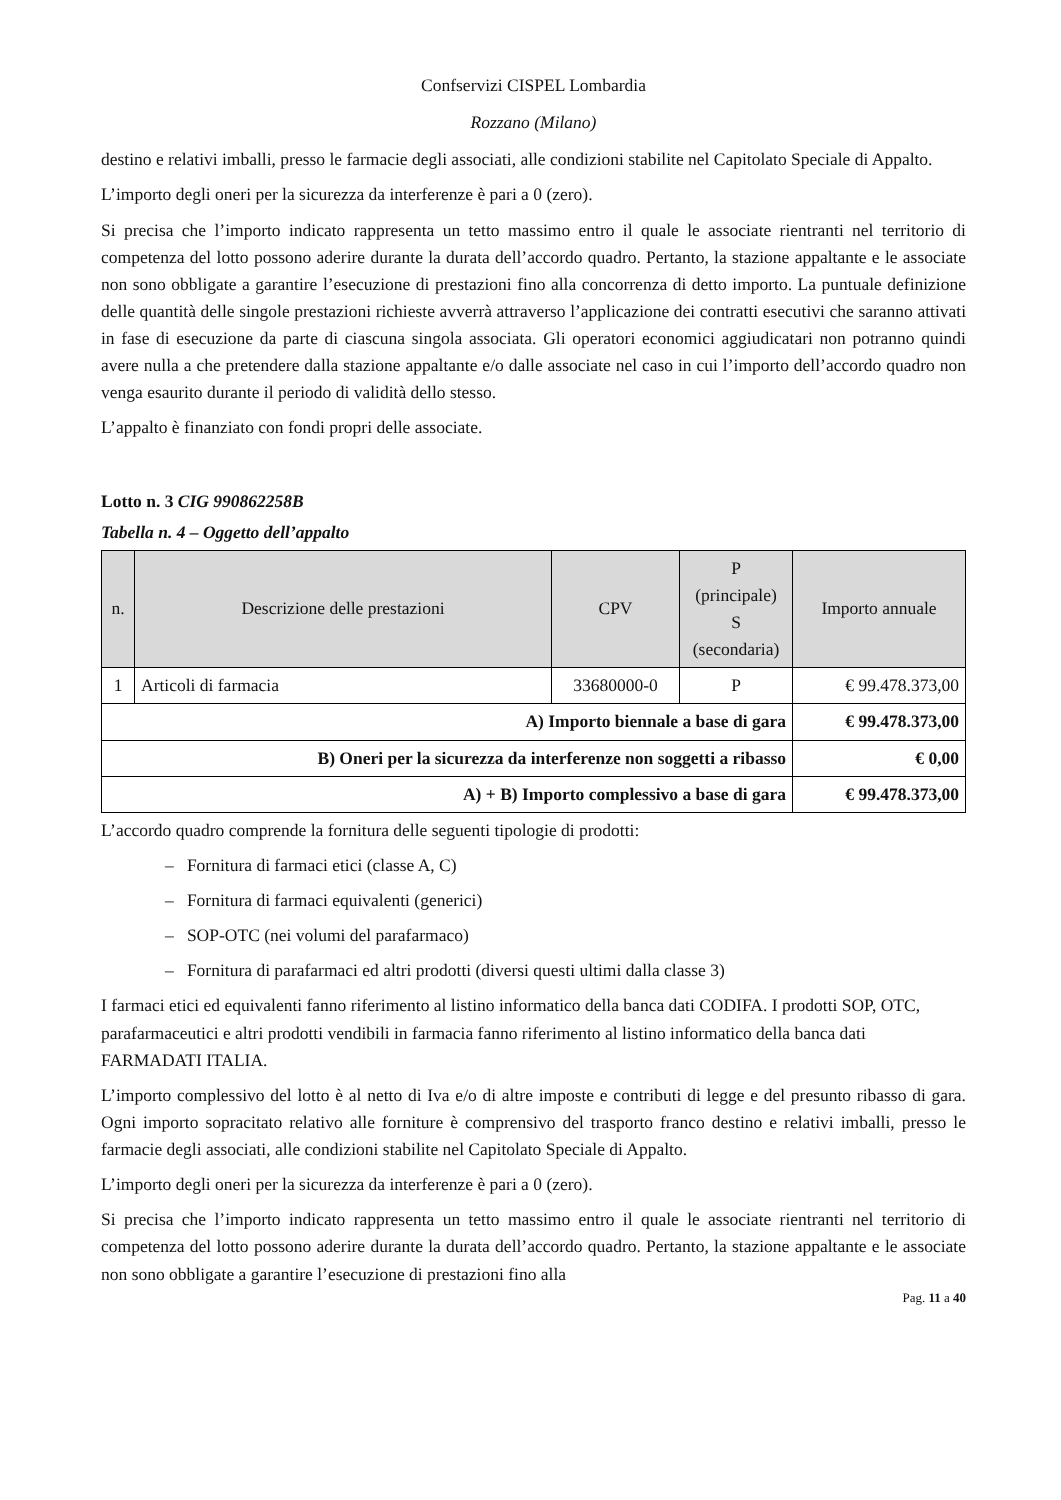Confservizi CISPEL Lombardia
Rozzano (Milano)
destino e relativi imballi, presso le farmacie degli associati, alle condizioni stabilite nel Capitolato Speciale di Appalto.
L’importo degli oneri per la sicurezza da interferenze è pari a 0 (zero).
Si precisa che l’importo indicato rappresenta un tetto massimo entro il quale le associate rientranti nel territorio di competenza del lotto possono aderire durante la durata dell’accordo quadro. Pertanto, la stazione appaltante e le associate non sono obbligate a garantire l’esecuzione di prestazioni fino alla concorrenza di detto importo. La puntuale definizione delle quantità delle singole prestazioni richieste avverrà attraverso l’applicazione dei contratti esecutivi che saranno attivati in fase di esecuzione da parte di ciascuna singola associata. Gli operatori economici aggiudicatari non potranno quindi avere nulla a che pretendere dalla stazione appaltante e/o dalle associate nel caso in cui l’importo dell’accordo quadro non venga esaurito durante il periodo di validità dello stesso.
L’appalto è finanziato con fondi propri delle associate.
Lotto n. 3 CIG 990862258B
Tabella n. 4 – Oggetto dell’appalto
| n. | Descrizione delle prestazioni | CPV | P (principale) S (secondaria) | Importo annuale |
| --- | --- | --- | --- | --- |
| 1 | Articoli di farmacia | 33680000-0 | P | € 99.478.373,00 |
| A) Importo biennale a base di gara | | | | € 99.478.373,00 |
| B) Oneri per la sicurezza da interferenze non soggetti a ribasso | | | | € 0,00 |
| A) + B) Importo complessivo a base di gara | | | | € 99.478.373,00 |
L’accordo quadro comprende la fornitura delle seguenti tipologie di prodotti:
– Fornitura di farmaci etici (classe A, C)
– Fornitura di farmaci equivalenti (generici)
– SOP-OTC (nei volumi del parafarmaco)
– Fornitura di parafarmaci ed altri prodotti (diversi questi ultimi dalla classe 3)
I farmaci etici ed equivalenti fanno riferimento al listino informatico della banca dati CODIFA. I prodotti SOP, OTC, parafarmaceutici e altri prodotti vendibili in farmacia fanno riferimento al listino informatico della banca dati FARMADATI ITALIA.
L’importo complessivo del lotto è al netto di Iva e/o di altre imposte e contributi di legge e del presunto ribasso di gara. Ogni importo sopracitato relativo alle forniture è comprensivo del trasporto franco destino e relativi imballi, presso le farmacie degli associati, alle condizioni stabilite nel Capitolato Speciale di Appalto.
L’importo degli oneri per la sicurezza da interferenze è pari a 0 (zero).
Si precisa che l’importo indicato rappresenta un tetto massimo entro il quale le associate rientranti nel territorio di competenza del lotto possono aderire durante la durata dell’accordo quadro. Pertanto, la stazione appaltante e le associate non sono obbligate a garantire l’esecuzione di prestazioni fino alla
Pag. 11 a 40